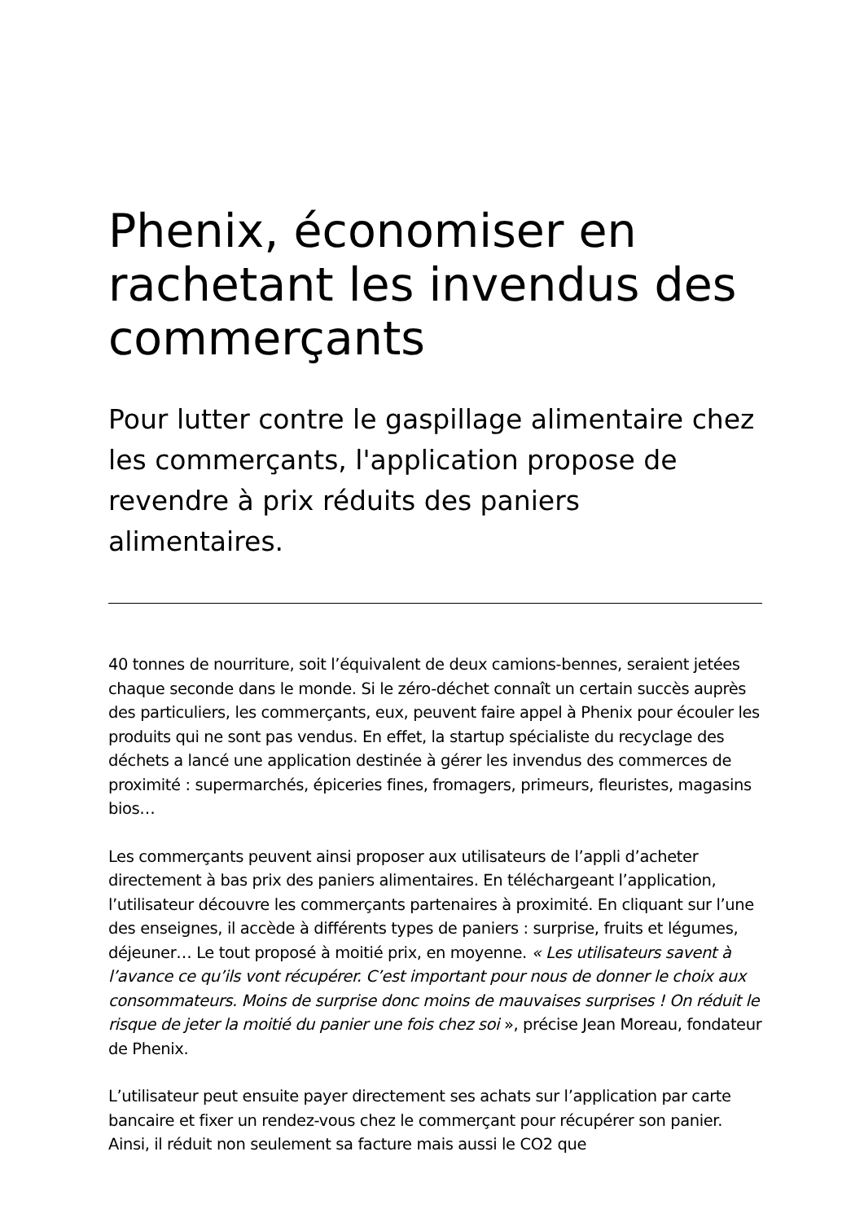Phenix, économiser en rachetant les invendus des commerçants
Pour lutter contre le gaspillage alimentaire chez les commerçants, l'application propose de revendre à prix réduits des paniers alimentaires.
40 tonnes de nourriture, soit l’équivalent de deux camions-bennes, seraient jetées chaque seconde dans le monde. Si le zéro-déchet connaît un certain succès auprès des particuliers, les commerçants, eux, peuvent faire appel à Phenix pour écouler les produits qui ne sont pas vendus. En effet, la startup spécialiste du recyclage des déchets a lancé une application destinée à gérer les invendus des commerces de proximité : supermarchés, épiceries fines, fromagers, primeurs, fleuristes, magasins bios…
Les commerçants peuvent ainsi proposer aux utilisateurs de l’appli d’acheter directement à bas prix des paniers alimentaires. En téléchargeant l’application, l’utilisateur découvre les commerçants partenaires à proximité. En cliquant sur l’une des enseignes, il accède à différents types de paniers : surprise, fruits et légumes, déjeuner… Le tout proposé à moitié prix, en moyenne. « Les utilisateurs savent à l’avance ce qu’ils vont récupérer. C’est important pour nous de donner le choix aux consommateurs. Moins de surprise donc moins de mauvaises surprises ! On réduit le risque de jeter la moitié du panier une fois chez soi », précise Jean Moreau, fondateur de Phenix.
L’utilisateur peut ensuite payer directement ses achats sur l’application par carte bancaire et fixer un rendez-vous chez le commerçant pour récupérer son panier. Ainsi, il réduit non seulement sa facture mais aussi le CO2 que